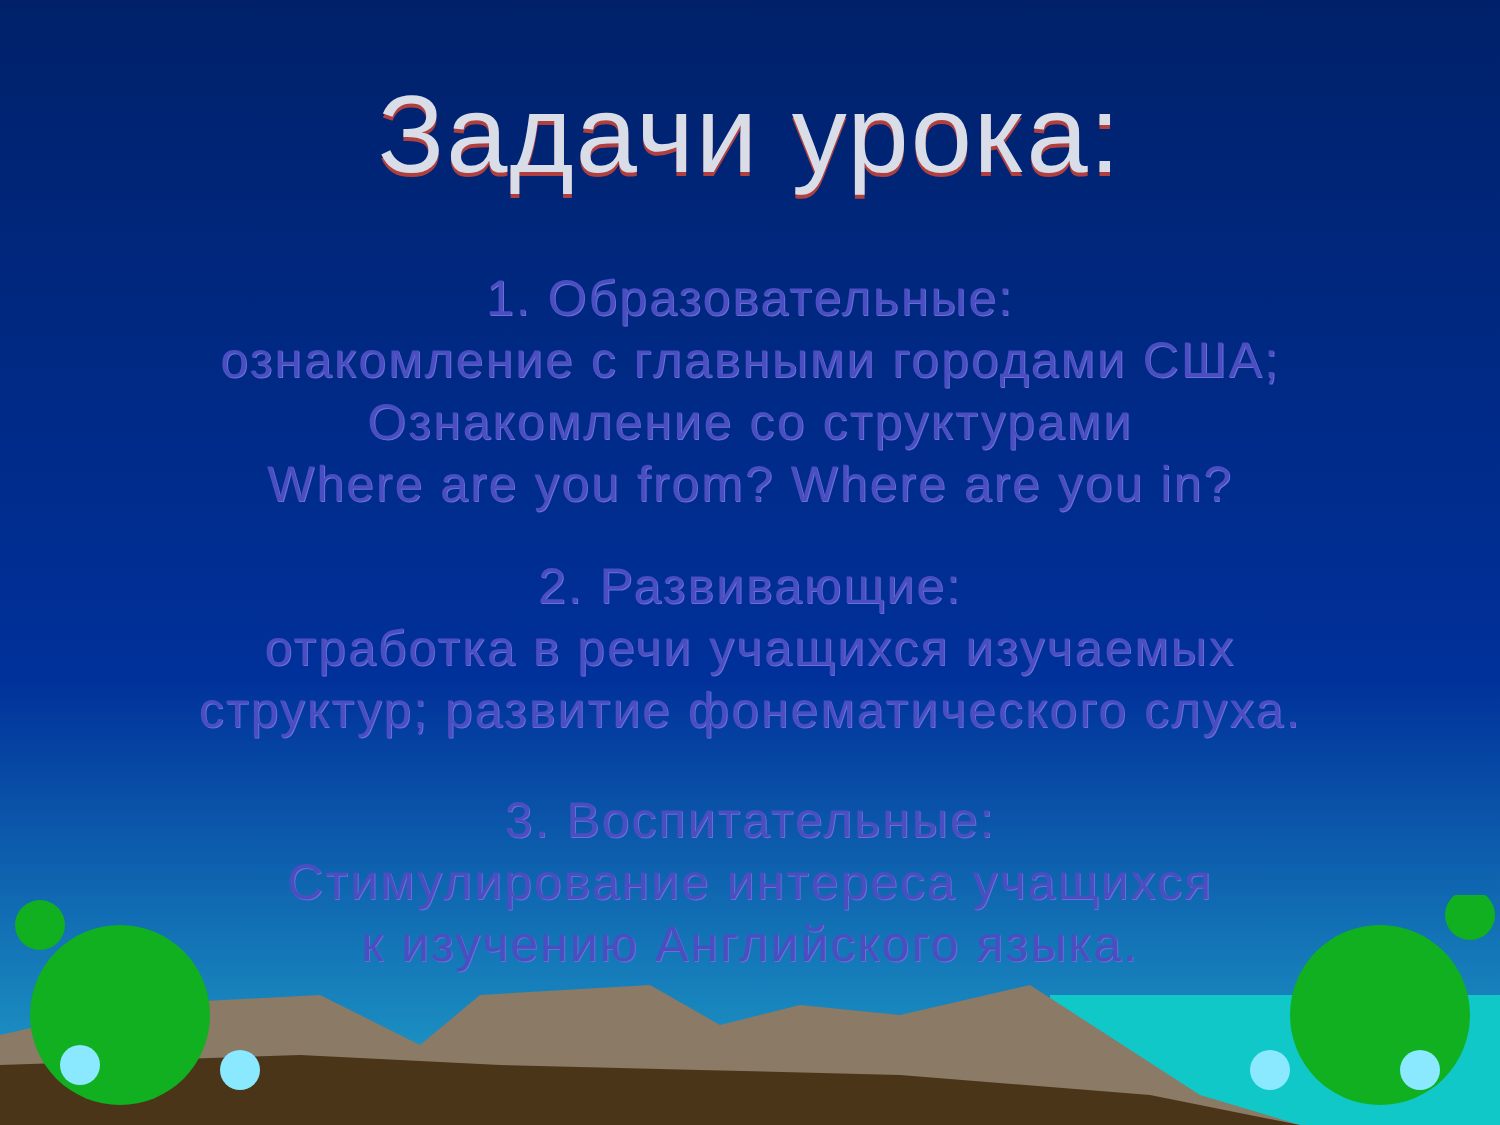Задачи урока:
1. Образовательные:
ознакомление с главными городами США;
Ознакомление со структурами
Where are you from? Where are you in?
2. Развивающие:
отработка в речи учащихся изучаемых
структур; развитие фонематического слуха.
3. Воспитательные:
Стимулирование интереса учащихся
к изучению Английского языка.